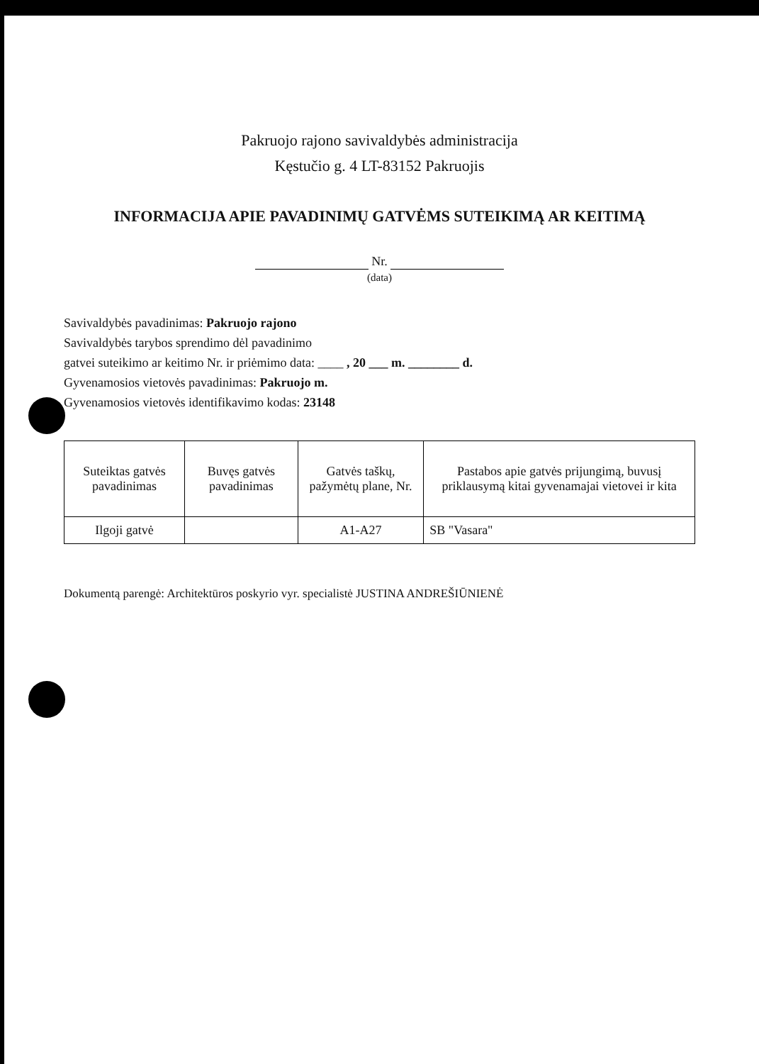Pakruojo rajono savivaldybės administracija
Kęstučio g. 4 LT-83152 Pakruojis
INFORMACIJA APIE PAVADINIMŲ GATVĖMS SUTEIKIMĄ AR KEITIMĄ
Nr.
(data)
Savivaldybės pavadinimas: Pakruojo rajono
Savivaldybės tarybos sprendimo dėl pavadinimo
gatvei suteikimo ar keitimo Nr. ir priėmimo data: ____ , 20 ___ m. ________ d.
Gyvenamosios vietovės pavadinimas: Pakruojo m.
Gyvenamosios vietovės identifikavimo kodas: 23148
| Suteiktas gatvės pavadinimas | Buvęs gatvės pavadinimas | Gatvės taškų, pažymėtų plane, Nr. | Pastabos apie gatvės prijungimą, buvusį priklausymą kitai gyvenamajai vietovei ir kita |
| --- | --- | --- | --- |
| Ilgoji gatvė | | A1-A27 | SB "Vasara" |
Dokumentą parengė: Architektūros poskyrio vyr. specialistė JUSTINA ANDREŠIŪNIENĖ